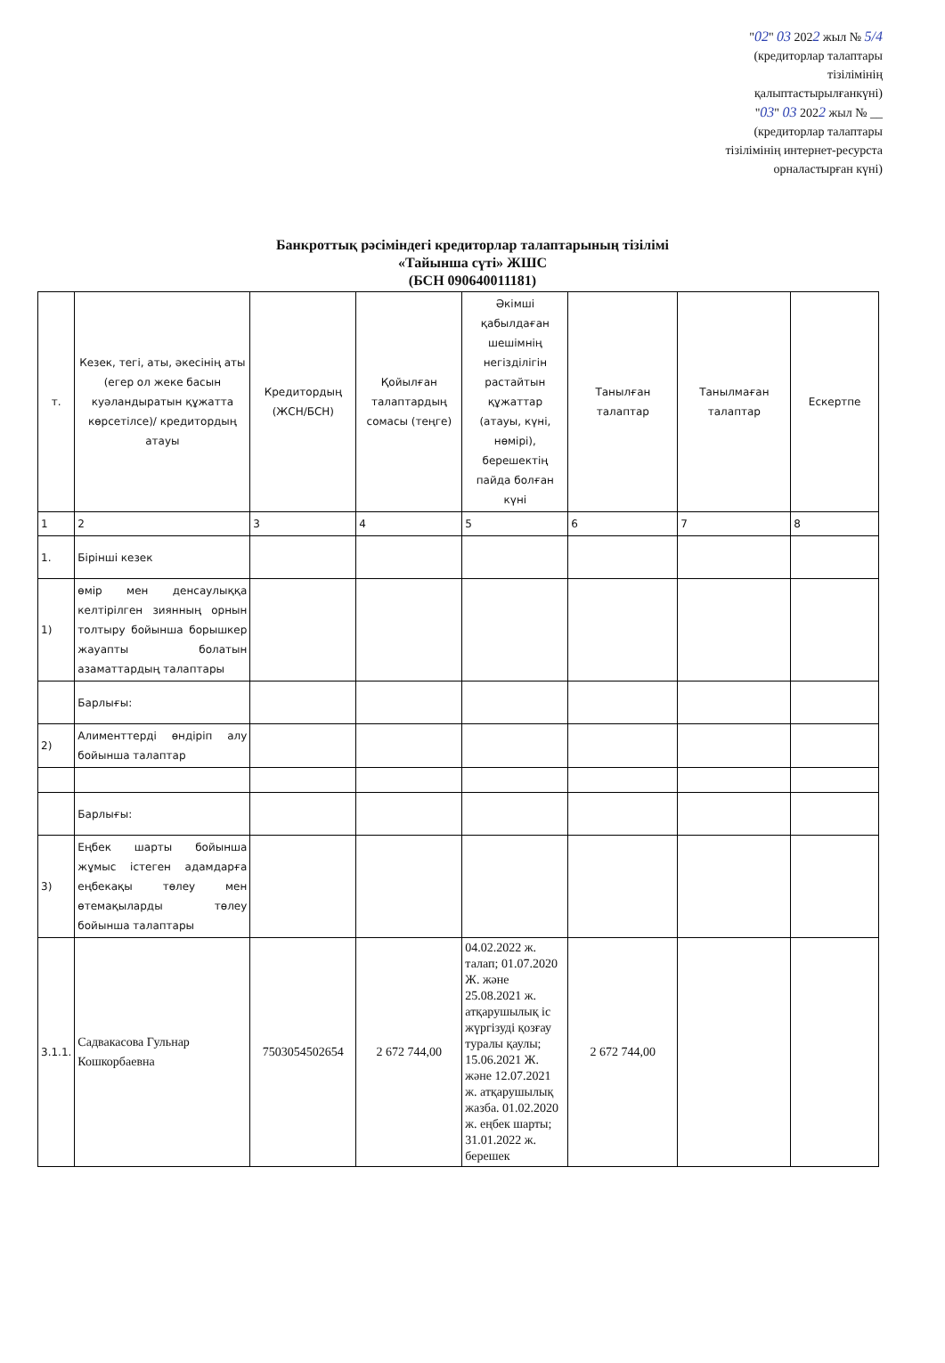"02" 03 2022 жыл № 5/4
(кредиторлар талаптары
тізілімінің
қалыптастырылғанкүні)
"03" 03 2022 жыл № __
(кредиторлар талаптары
тізілімінің интернет-ресурста
орналастырған күні)
Банкроттық рәсіміндегі кредиторлар талаптарының тізілімі
«Тайынша сүті» ЖШС
(БСН 090640011181)
| т. | Кезек, тегі, аты, әкесінің аты (егер ол жеке басын куәландыратын құжатта көрсетілсе)/ кредитордың атауы | Кредитордың (ЖСН/БСН) | Қойылған талаптардың сомасы (теңге) | Әкімші қабылдаған шешімнің негізділігін растайтын құжаттар (атауы, күні, нөмірі), берешектің пайда болған күні | Танылған талаптар | Танылмаған талаптар | Ескертпе |
| --- | --- | --- | --- | --- | --- | --- | --- |
| 1 | 2 | 3 | 4 | 5 | 6 | 7 | 8 |
| 1. | Бірінші кезек | | | | | | |
| 1) | өмір мен денсаулыққа келтірілген зиянның орнын толтыру бойынша борышкер жауапты болатын азаматтардың талаптары | | | | | | |
| | Барлығы: | | | | | | |
| 2) | Алименттерді өндіріп алу бойынша талаптар | | | | | | |
| | Барлығы: | | | | | | |
| 3) | Еңбек шарты бойынша жұмыс істеген адамдарға еңбекақы төлеу мен өтемақыларды төлеу бойынша талаптары | | | | | | |
| 3.1.1. | Садвакасова Гульнар Кошкорбаевна | 7503054502654 | 2 672 744,00 | 04.02.2022 ж. талап; 01.07.2020 Ж. және 25.08.2021 ж. атқарушылық іс жүргізуді қозғау туралы қаулы; 15.06.2021 Ж. және 12.07.2021 ж. атқарушылық жазба. 01.02.2020 ж. еңбек шарты; 31.01.2022 ж. берешек | 2 672 744,00 | | |